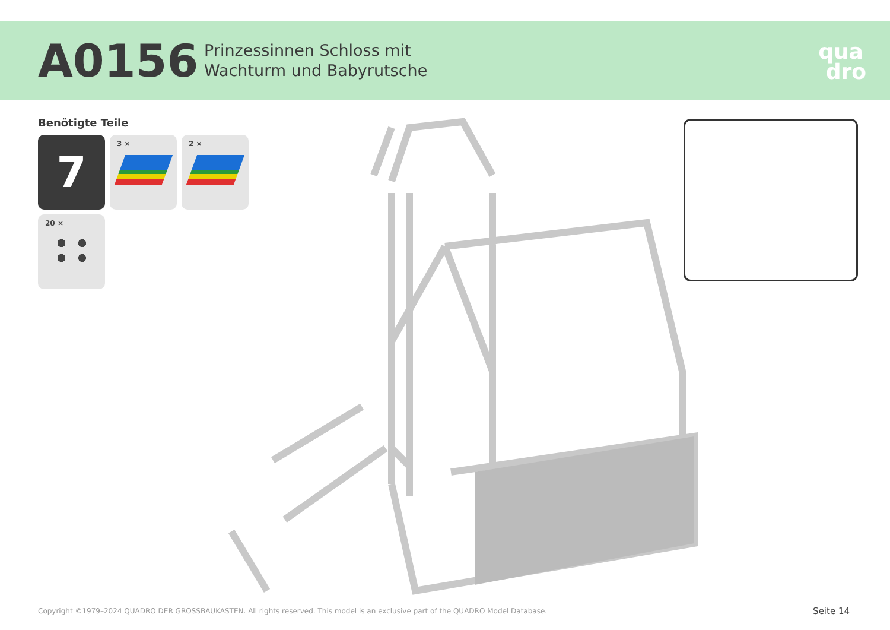A0156
Prinzessinnen Schloss mit
Wachturm und Babyrutsche
qua
dro
Benötigte Teile
7
3 ×
2 ×
20 ×
Copyright ©1979–2024 QUADRO DER GROSSBAUKASTEN. All rights reserved. This model is an exclusive part of the QUADRO Model Database.
Seite 14